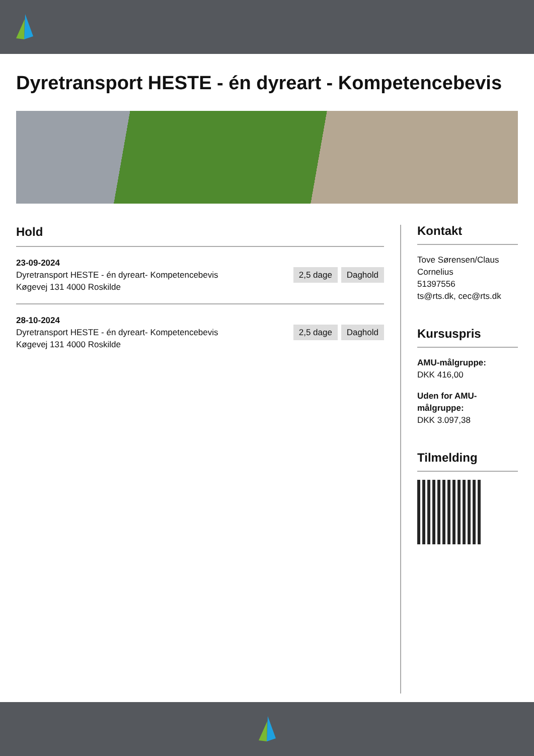Dyretransport HESTE - én dyreart - Kompetencebevis
Hold
23-09-2024
Dyretransport HESTE - én dyreart- Kompetencebevis
Køgevej 131 4000 Roskilde
2,5 dage Daghold
28-10-2024
Dyretransport HESTE - én dyreart- Kompetencebevis
Køgevej 131 4000 Roskilde
2,5 dage Daghold
Kontakt
Tove Sørensen/Claus Cornelius
51397556
ts@rts.dk, cec@rts.dk
Kursuspris
AMU-målgruppe:
DKK 416,00
Uden for AMU-målgruppe:
DKK 3.097,38
Tilmelding